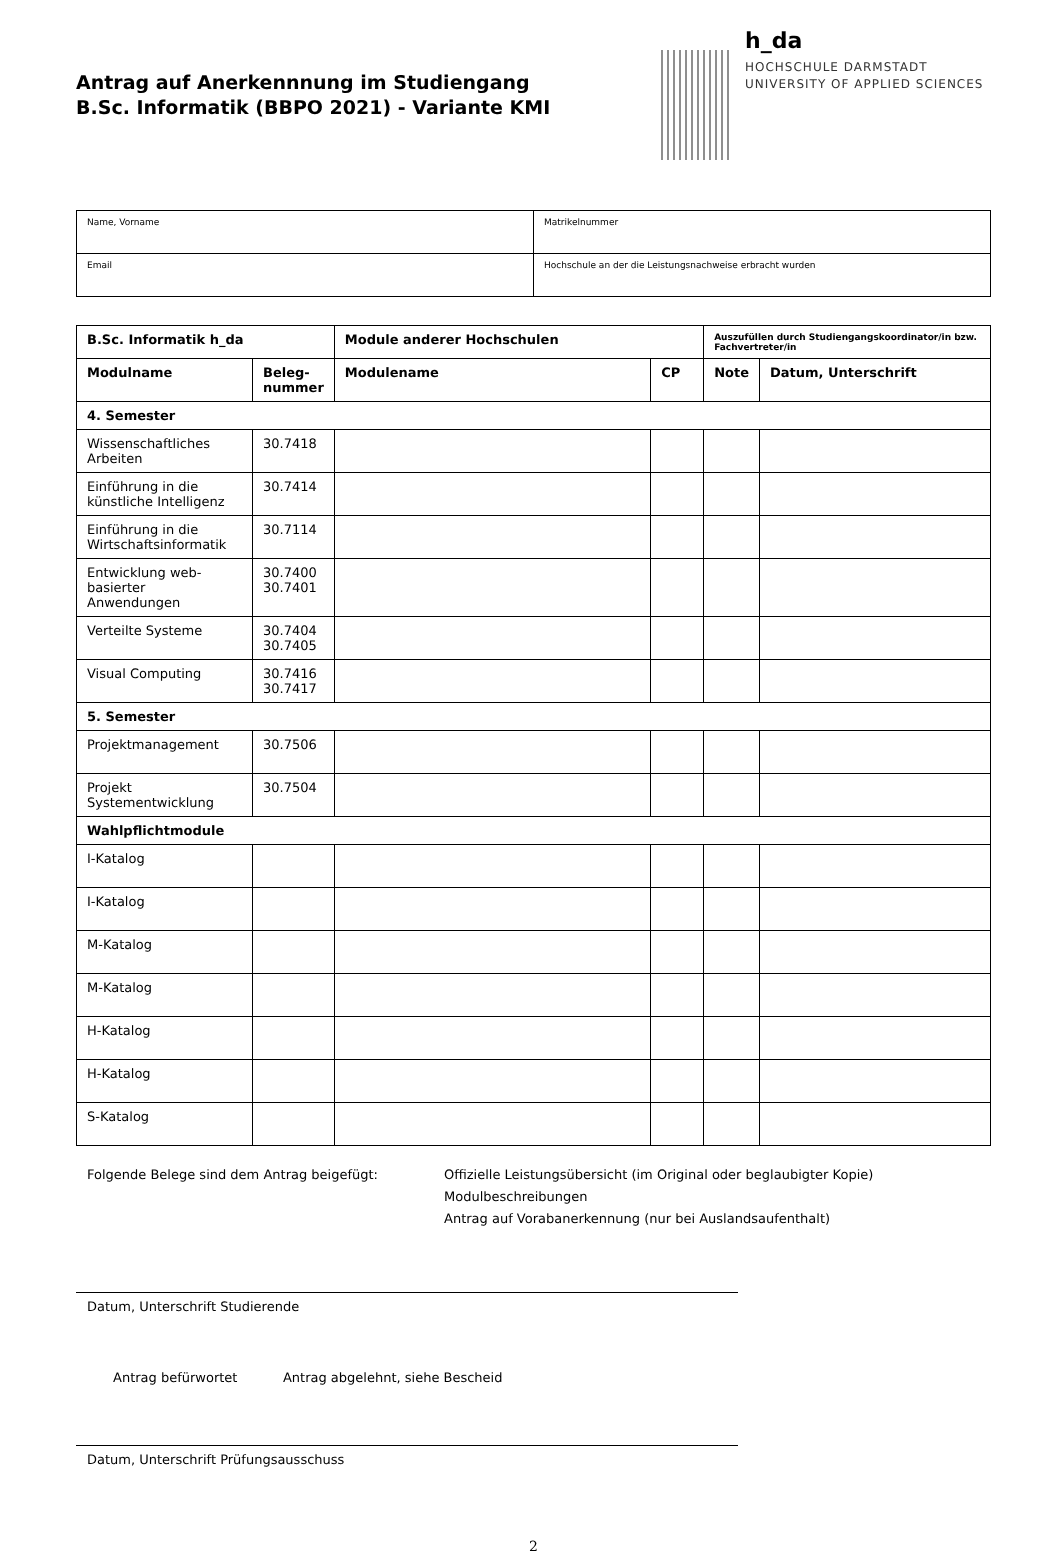Antrag auf Anerkennnung im Studiengang
B.Sc. Informatik (BBPO 2021) - Variante KMI
h_da
HOCHSCHULE DARMSTADT
UNIVERSITY OF APPLIED SCIENCES
| Name, Vorname | Matrikelnummer |
| Email | Hochschule an der die Leistungsnachweise erbracht wurden |
| B.Sc. Informatik h_da | | Module anderer Hochschulen | | Auszufüllen durch Studiengangskoordinator/in bzw. Fachvertreter/in | |
| --- | --- | --- | --- | --- | --- |
| Modulname | Beleg- nummer | Modulename | CP | Note | Datum, Unterschrift |
| 4. Semester | | | | | |
| Wissenschaftliches Arbeiten | 30.7418 | | | | |
| Einführung in die künstliche Intelligenz | 30.7414 | | | | |
| Einführung in die Wirtschaftsinformatik | 30.7114 | | | | |
| Entwicklung web-basierter Anwendungen | 30.7400 30.7401 | | | | |
| Verteilte Systeme | 30.7404 30.7405 | | | | |
| Visual Computing | 30.7416 30.7417 | | | | |
| 5. Semester | | | | | |
| Projektmanagement | 30.7506 | | | | |
| Projekt Systementwicklung | 30.7504 | | | | |
| Wahlpflichtmodule | | | | | |
| I-Katalog | | | | | |
| I-Katalog | | | | | |
| M-Katalog | | | | | |
| M-Katalog | | | | | |
| H-Katalog | | | | | |
| H-Katalog | | | | | |
| S-Katalog | | | | | |
Folgende Belege sind dem Antrag beigefügt: Offizielle Leistungsübersicht (im Original oder beglaubigter Kopie)
Modulbeschreibungen
Antrag auf Vorabanerkennung (nur bei Auslandsaufenthalt)
Datum, Unterschrift Studierende
Antrag befürwortet Antrag abgelehnt, siehe Bescheid
Datum, Unterschrift Prüfungsausschuss
2